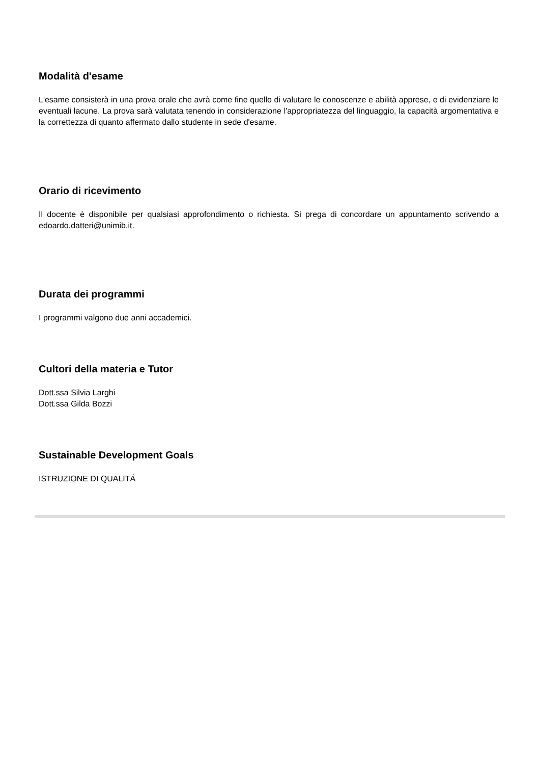Modalità d'esame
L'esame consisterà in una prova orale che avrà come fine quello di valutare le conoscenze e abilità apprese, e di evidenziare le eventuali lacune. La prova sarà valutata tenendo in considerazione l'appropriatezza del linguaggio, la capacità argomentativa e la correttezza di quanto affermato dallo studente in sede d'esame.
Orario di ricevimento
Il docente è disponibile per qualsiasi approfondimento o richiesta. Si prega di concordare un appuntamento scrivendo a edoardo.datteri@unimib.it.
Durata dei programmi
I programmi valgono due anni accademici.
Cultori della materia e Tutor
Dott.ssa Silvia Larghi
Dott.ssa Gilda Bozzi
Sustainable Development Goals
ISTRUZIONE DI QUALITÁ